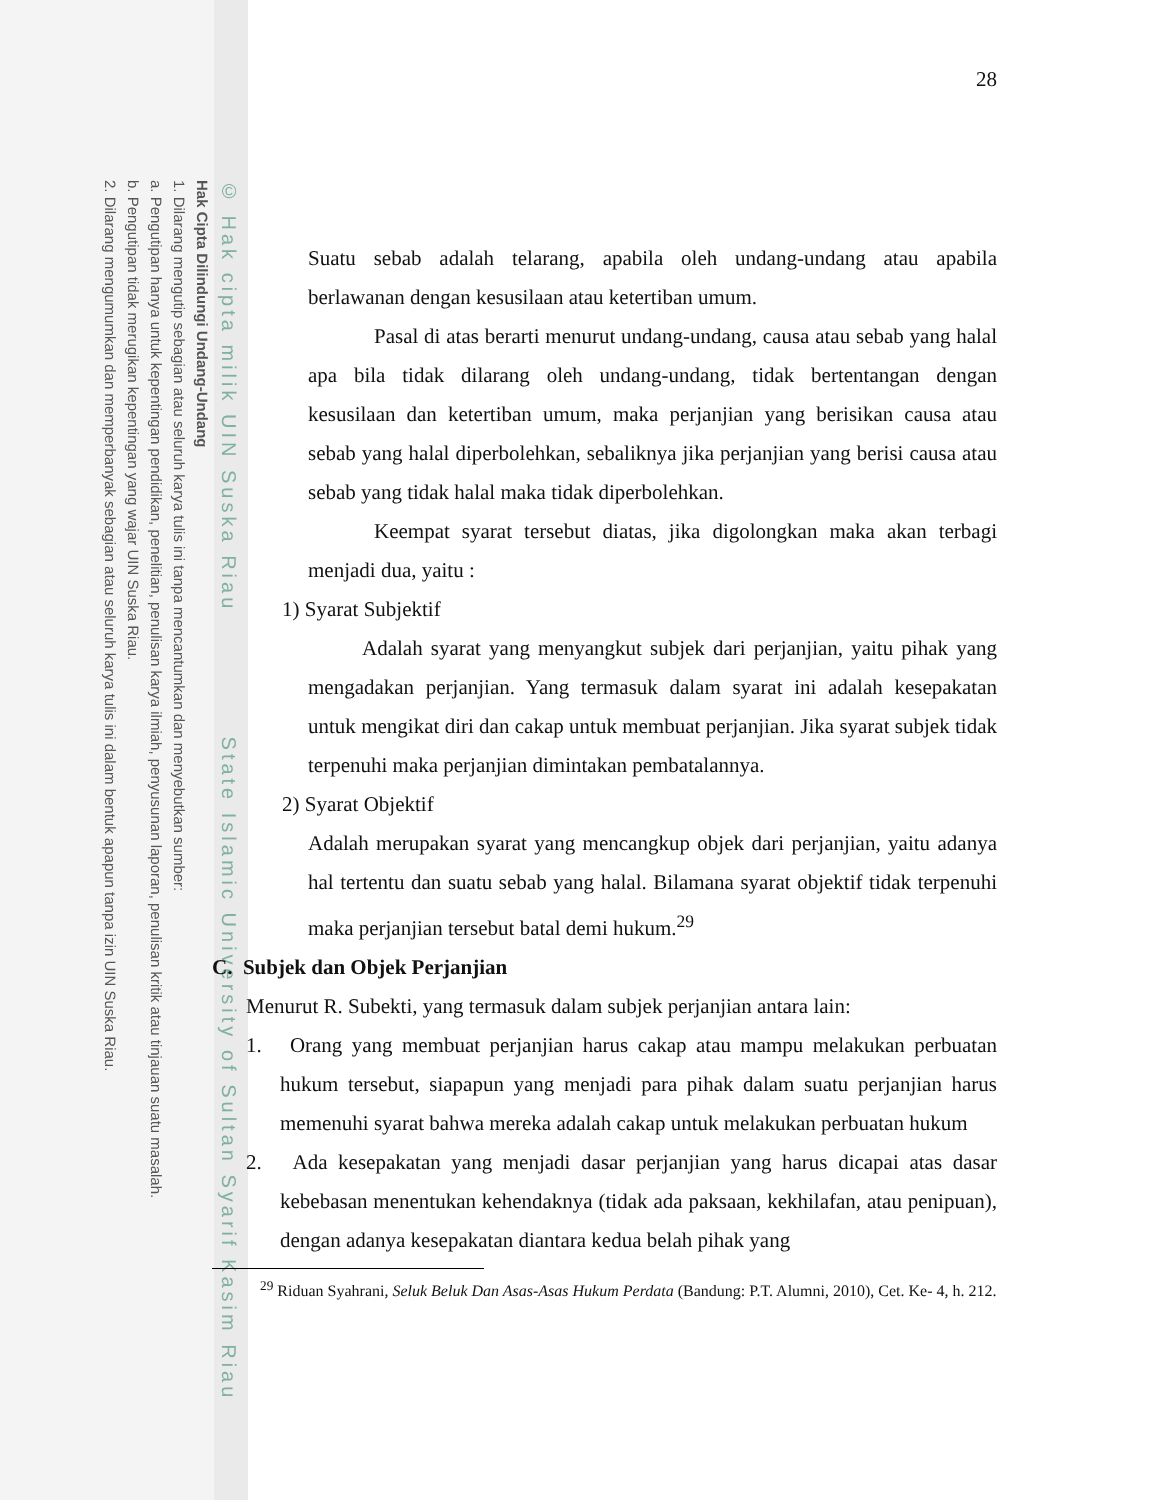© Hak cipta milik UIN Suska Riau State Islamic University of Sultan Syarif Kasim Riau
Hak Cipta Dilindungi Undang-Undang
1. Dilarang mengutip sebagian atau seluruh karya tulis ini tanpa mencantumkan dan menyebutkan sumber:
a. Pengutipan hanya untuk kepentingan pendidikan, penelitian, penulisan karya ilmiah, penyusunan laporan, penulisan kritik atau tinjauan suatu masalah.
b. Pengutipan tidak merugikan kepentingan yang wajar UIN Suska Riau.
2. Dilarang mengumumkan dan memperbanyak sebagian atau seluruh karya tulis ini dalam bentuk apapun tanpa izin UIN Suska Riau.
28
Suatu sebab adalah telarang, apabila oleh undang-undang atau apabila berlawanan dengan kesusilaan atau ketertiban umum.
Pasal di atas berarti menurut undang-undang, causa atau sebab yang halal apa bila tidak dilarang oleh undang-undang, tidak bertentangan dengan kesusilaan dan ketertiban umum, maka perjanjian yang berisikan causa atau sebab yang halal diperbolehkan, sebaliknya jika perjanjian yang berisi causa atau sebab yang tidak halal maka tidak diperbolehkan.
Keempat syarat tersebut diatas, jika digolongkan maka akan terbagi menjadi dua, yaitu :
1) Syarat Subjektif
Adalah syarat yang menyangkut subjek dari perjanjian, yaitu pihak yang mengadakan perjanjian. Yang termasuk dalam syarat ini adalah kesepakatan untuk mengikat diri dan cakap untuk membuat perjanjian. Jika syarat subjek tidak terpenuhi maka perjanjian dimintakan pembatalannya.
2) Syarat Objektif
Adalah merupakan syarat yang mencangkup objek dari perjanjian, yaitu adanya hal tertentu dan suatu sebab yang halal. Bilamana syarat objektif tidak terpenuhi maka perjanjian tersebut batal demi hukum.<sup>29</sup>
C. Subjek dan Objek Perjanjian
Menurut R. Subekti, yang termasuk dalam subjek perjanjian antara lain:
1. Orang yang membuat perjanjian harus cakap atau mampu melakukan perbuatan hukum tersebut, siapapun yang menjadi para pihak dalam suatu perjanjian harus memenuhi syarat bahwa mereka adalah cakap untuk melakukan perbuatan hukum
2. Ada kesepakatan yang menjadi dasar perjanjian yang harus dicapai atas dasar kebebasan menentukan kehendaknya (tidak ada paksaan, kekhilafan, atau penipuan), dengan adanya kesepakatan diantara kedua belah pihak yang
<sup>29</sup> Riduan Syahrani, Seluk Beluk Dan Asas-Asas Hukum Perdata (Bandung: P.T. Alumni, 2010), Cet. Ke- 4, h. 212.